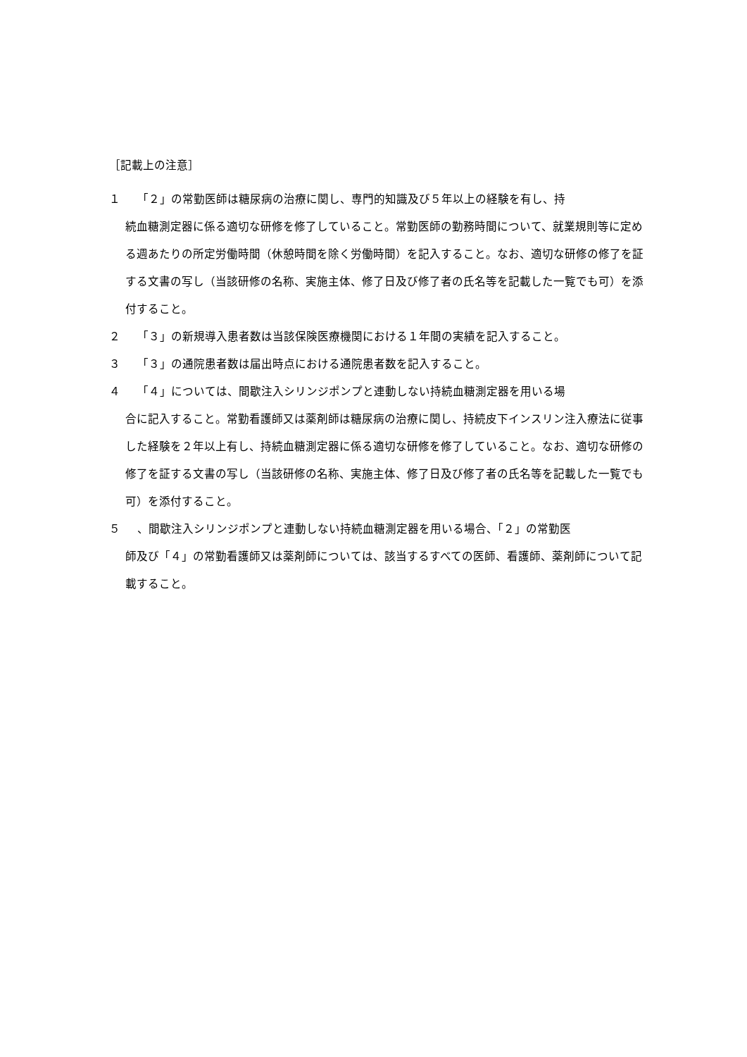［記載上の注意］
１ 「２」の常勤医師は糖尿病の治療に関し、専門的知識及び５年以上の経験を有し、持
続血糖測定器に係る適切な研修を修了していること。常勤医師の勤務時間について、就業規則等に定める週あたりの所定労働時間（休憩時間を除く労働時間）を記入すること。なお、適切な研修の修了を証する文書の写し（当該研修の名称、実施主体、修了日及び修了者の氏名等を記載した一覧でも可）を添付すること。
２ 「３」の新規導入患者数は当該保険医療機関における１年間の実績を記入すること。
３ 「３」の通院患者数は届出時点における通院患者数を記入すること。
４ 「４」については、間歇注入シリンジポンプと連動しない持続血糖測定器を用いる場
合に記入すること。常勤看護師又は薬剤師は糖尿病の治療に関し、持続皮下インスリン注入療法に従事した経験を２年以上有し、持続血糖測定器に係る適切な研修を修了していること。なお、適切な研修の修了を証する文書の写し（当該研修の名称、実施主体、修了日及び修了者の氏名等を記載した一覧でも可）を添付すること。
５ 、間歇注入シリンジポンプと連動しない持続血糖測定器を用いる場合、「２」の常勤医
師及び「４」の常勤看護師又は薬剤師については、該当するすべての医師、看護師、薬剤師について記載すること。